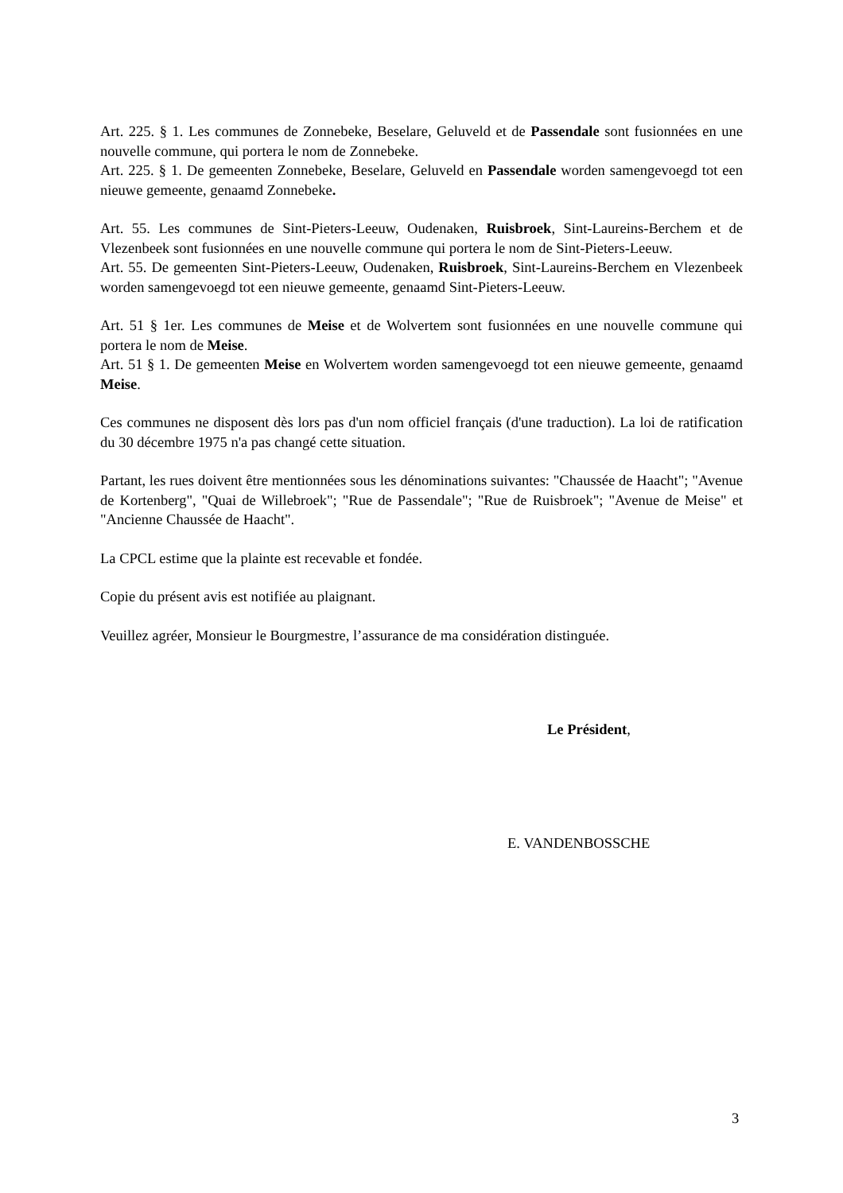Art. 225. § 1. Les communes de Zonnebeke, Beselare, Geluveld et de Passendale sont fusionnées en une nouvelle commune, qui portera le nom de Zonnebeke.
Art. 225. § 1. De gemeenten Zonnebeke, Beselare, Geluveld en Passendale worden samengevoegd tot een nieuwe gemeente, genaamd Zonnebeke.
Art. 55. Les communes de Sint-Pieters-Leeuw, Oudenaken, Ruisbroek, Sint-Laureins-Berchem et de Vlezenbeek sont fusionnées en une nouvelle commune qui portera le nom de Sint-Pieters-Leeuw.
Art. 55. De gemeenten Sint-Pieters-Leeuw, Oudenaken, Ruisbroek, Sint-Laureins-Berchem en Vlezenbeek worden samengevoegd tot een nieuwe gemeente, genaamd Sint-Pieters-Leeuw.
Art. 51 § 1er. Les communes de Meise et de Wolvertem sont fusionnées en une nouvelle commune qui portera le nom de Meise.
Art. 51 § 1. De gemeenten Meise en Wolvertem worden samengevoegd tot een nieuwe gemeente, genaamd Meise.
Ces communes ne disposent dès lors pas d'un nom officiel français (d'une traduction). La loi de ratification du 30 décembre 1975 n'a pas changé cette situation.
Partant, les rues doivent être mentionnées sous les dénominations suivantes: "Chaussée de Haacht"; "Avenue de Kortenberg", "Quai de Willebroek"; "Rue de Passendale"; "Rue de Ruisbroek"; "Avenue de Meise" et "Ancienne Chaussée de Haacht".
La CPCL estime que la plainte est recevable et fondée.
Copie du présent avis est notifiée au plaignant.
Veuillez agréer, Monsieur le Bourgmestre, l’assurance de ma considération distinguée.
Le Président,
E. VANDENBOSSCHE
3